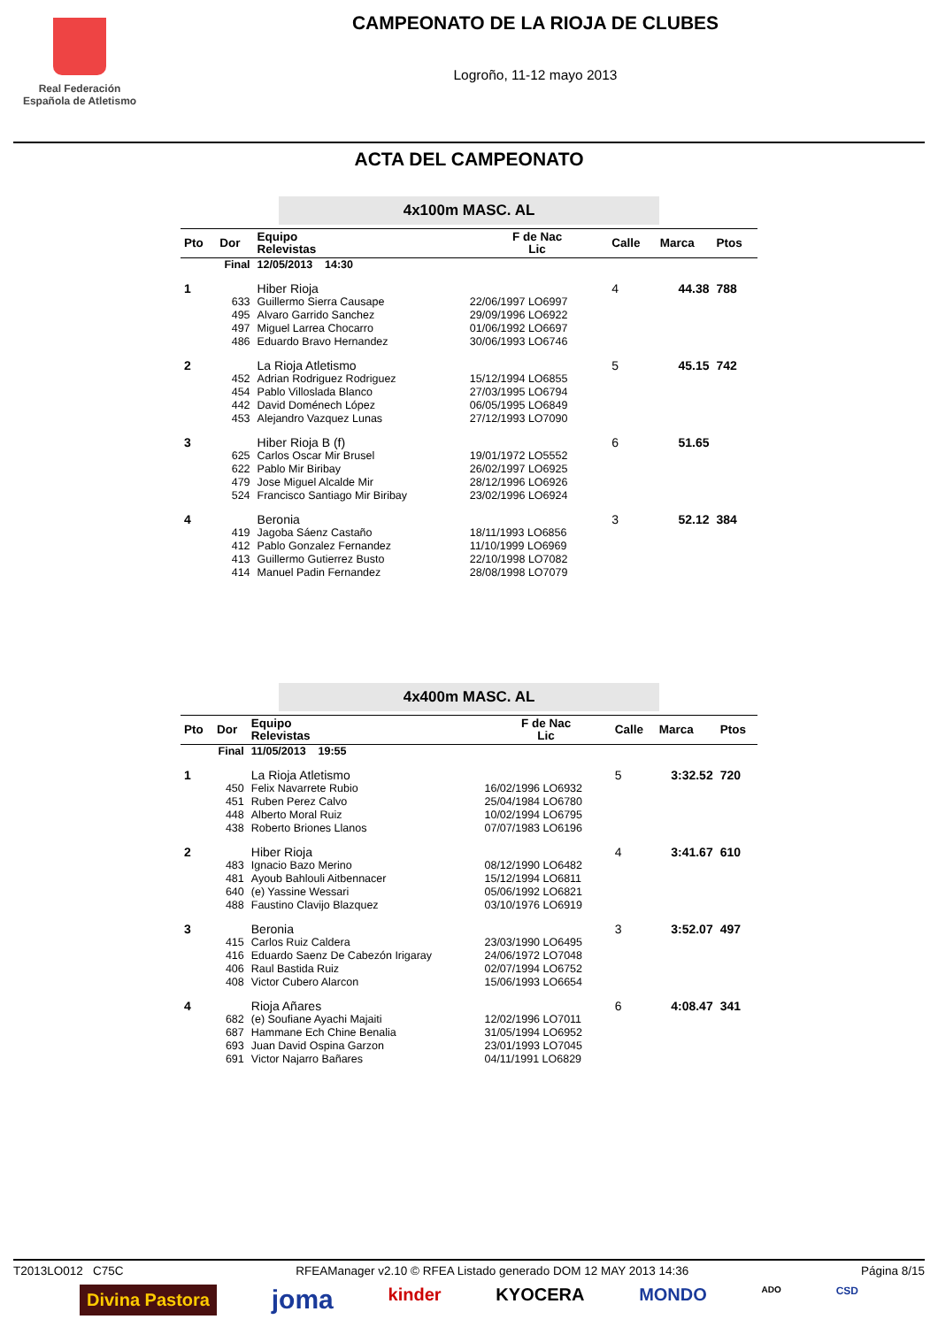Real Federación
Española de Atletismo
CAMPEONATO DE LA RIOJA DE CLUBES
Logroño, 11-12 mayo 2013
ACTA DEL CAMPEONATO
4x100m MASC. AL
| Pto | Dor | Equipo Relevistas | F de Nac Lic | Calle | Marca | Ptos |
| --- | --- | --- | --- | --- | --- | --- |
| Final | | 12/05/2013 14:30 | | | | |
| 1 | | Hiber Rioja | | 4 | 44.38 | 788 |
| | 633 | Guillermo Sierra Causape | 22/06/1997 LO6997 | | | |
| | 495 | Alvaro Garrido Sanchez | 29/09/1996 LO6922 | | | |
| | 497 | Miguel Larrea Chocarro | 01/06/1992 LO6697 | | | |
| | 486 | Eduardo Bravo Hernandez | 30/06/1993 LO6746 | | | |
| 2 | | La Rioja Atletismo | | 5 | 45.15 | 742 |
| | 452 | Adrian Rodriguez Rodriguez | 15/12/1994 LO6855 | | | |
| | 454 | Pablo Villoslada Blanco | 27/03/1995 LO6794 | | | |
| | 442 | David Doménech López | 06/05/1995 LO6849 | | | |
| | 453 | Alejandro Vazquez Lunas | 27/12/1993 LO7090 | | | |
| 3 | | Hiber Rioja B (f) | | 6 | 51.65 | |
| | 625 | Carlos Oscar Mir Brusel | 19/01/1972 LO5552 | | | |
| | 622 | Pablo Mir Biribay | 26/02/1997 LO6925 | | | |
| | 479 | Jose Miguel Alcalde Mir | 28/12/1996 LO6926 | | | |
| | 524 | Francisco Santiago Mir Biribay | 23/02/1996 LO6924 | | | |
| 4 | | Beronia | | 3 | 52.12 | 384 |
| | 419 | Jagoba Sáenz Castaño | 18/11/1993 LO6856 | | | |
| | 412 | Pablo Gonzalez Fernandez | 11/10/1999 LO6969 | | | |
| | 413 | Guillermo Gutierrez Busto | 22/10/1998 LO7082 | | | |
| | 414 | Manuel Padin Fernandez | 28/08/1998 LO7079 | | | |
4x400m MASC. AL
| Pto | Dor | Equipo Relevistas | F de Nac Lic | Calle | Marca | Ptos |
| --- | --- | --- | --- | --- | --- | --- |
| Final | | 11/05/2013 19:55 | | | | |
| 1 | | La Rioja Atletismo | | 5 | 3:32.52 | 720 |
| | 450 | Felix Navarrete Rubio | 16/02/1996 LO6932 | | | |
| | 451 | Ruben Perez Calvo | 25/04/1984 LO6780 | | | |
| | 448 | Alberto Moral Ruiz | 10/02/1994 LO6795 | | | |
| | 438 | Roberto Briones Llanos | 07/07/1983 LO6196 | | | |
| 2 | | Hiber Rioja | | 4 | 3:41.67 | 610 |
| | 483 | Ignacio Bazo Merino | 08/12/1990 LO6482 | | | |
| | 481 | Ayoub Bahlouli Aitbennacer | 15/12/1994 LO6811 | | | |
| | 640 | (e) Yassine Wessari | 05/06/1992 LO6821 | | | |
| | 488 | Faustino Clavijo Blazquez | 03/10/1976 LO6919 | | | |
| 3 | | Beronia | | 3 | 3:52.07 | 497 |
| | 415 | Carlos Ruiz Caldera | 23/03/1990 LO6495 | | | |
| | 416 | Eduardo Saenz De Cabezón Irigaray | 24/06/1972 LO7048 | | | |
| | 406 | Raul Bastida Ruiz | 02/07/1994 LO6752 | | | |
| | 408 | Victor Cubero Alarcon | 15/06/1993 LO6654 | | | |
| 4 | | Rioja Añares | | 6 | 4:08.47 | 341 |
| | 682 | (e) Soufiane Ayachi Majaiti | 12/02/1996 LO7011 | | | |
| | 687 | Hammane Ech Chine Benalia | 31/05/1994 LO6952 | | | |
| | 693 | Juan David Ospina Garzon | 23/01/1993 LO7045 | | | |
| | 691 | Victor Najarro Bañares | 04/11/1991 LO6829 | | | |
T2013LO012 C75C RFEAManager v2.10 © RFEA Listado generado DOM 12 MAY 2013 14:36 Página 8/15
Divina Pastora joma kinder KYOCERA MONDO ADO CSD